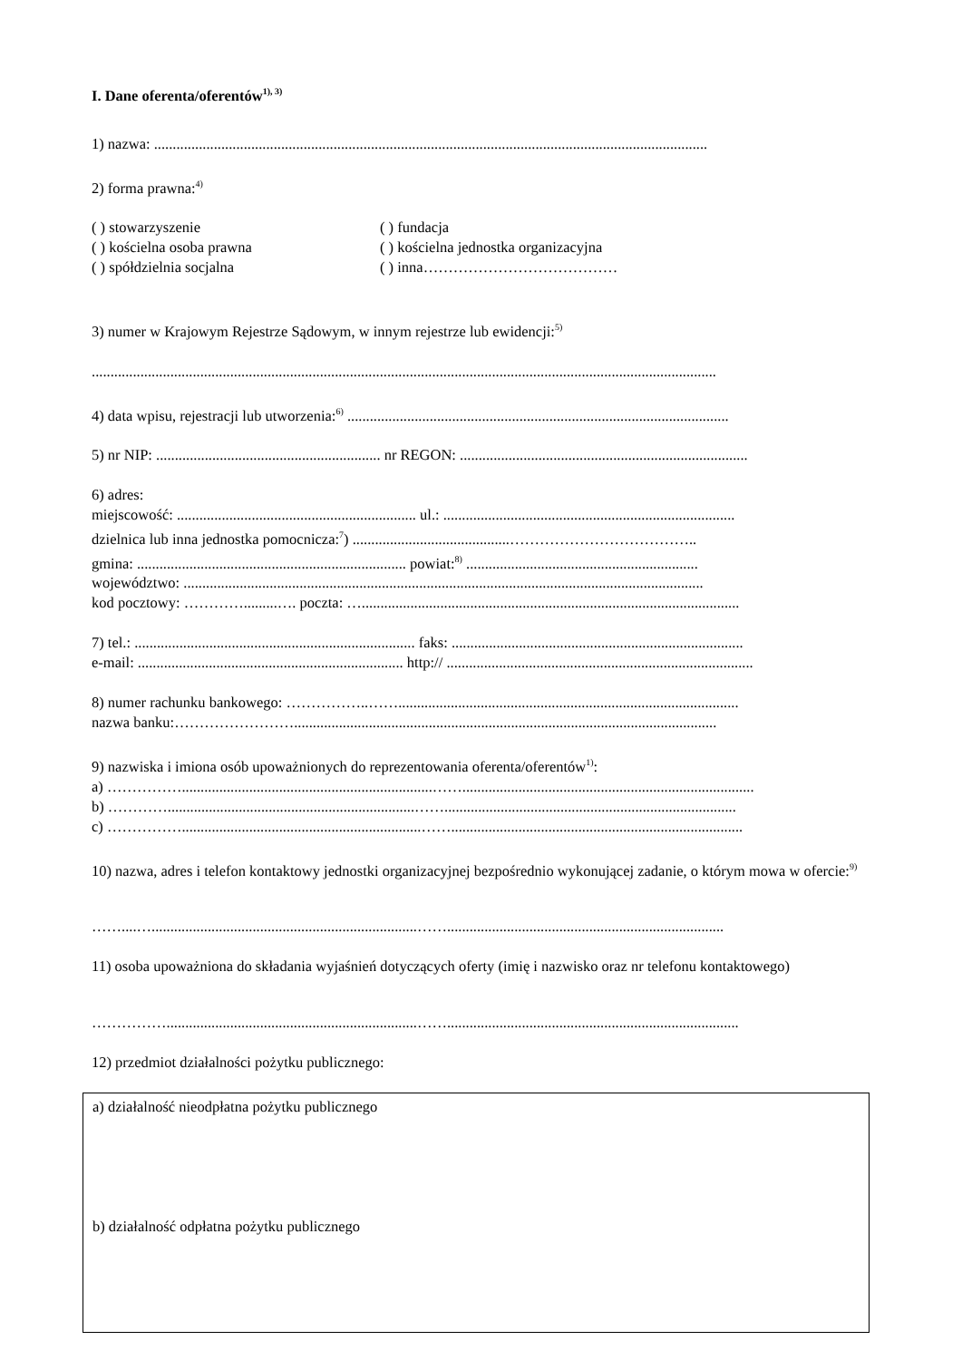I. Dane oferenta/oferentów<sup>1), 3)</sup>
1) nazwa: ....................................................................................................................................................
2) forma prawna:<sup>4)</sup>
( ) stowarzyszenie
( ) kościelna osoba prawna
( ) spółdzielnia socjalna
( ) fundacja
( ) kościelna jednostka organizacyjna
( ) inna…………………………………
3) numer w Krajowym Rejestrze Sądowym, w innym rejestrze lub ewidencji:<sup>5)</sup>
.......................................................................................................................................................................
4) data wpisu, rejestracji lub utworzenia:<sup>6)</sup> ......................................................................................................
5) nr NIP: ............................................................ nr REGON: .............................................................................
6) adres:
miejscowość: ................................................................ ul.: ..............................................................................
dzielnica lub inna jednostka pomocnicza:<sup>7</sup>) ..........................................………………………………..
gmina: ........................................................................ powiat:<sup>8)</sup> ..............................................................
województwo: ...........................................................................................................................................
kod pocztowy: ………….........…. poczta: ….....................................................................................................
7) tel.: ........................................................................... faks: ..............................................................................
e-mail: ....................................................................... http:// ..................................................................................
8) numer rachunku bankowego: ……………..……...........................................................................................
nazwa banku:…………………….................................................................................................................
9) nazwiska i imiona osób upoważnionych do reprezentowania oferenta/oferentów<sup>1)</sup>:
a) ……………...................................................................……..............................................................................
b) …………..................................................................……..............................................................................
c) ……………................................................................……..............................................................................
10) nazwa, adres i telefon kontaktowy jednostki organizacyjnej bezpośrednio wykonującej zadanie, o którym mowa w ofercie:<sup>9)</sup>
……....….......................................................................……..........................................................................
11) osoba upoważniona do składania wyjaśnień dotyczących oferty (imię i nazwisko oraz nr telefonu kontaktowego)
……………...................................................................……..............................................................................
12) przedmiot działalności pożytku publicznego:
a) działalność nieodpłatna pożytku publicznego
b) działalność odpłatna pożytku publicznego